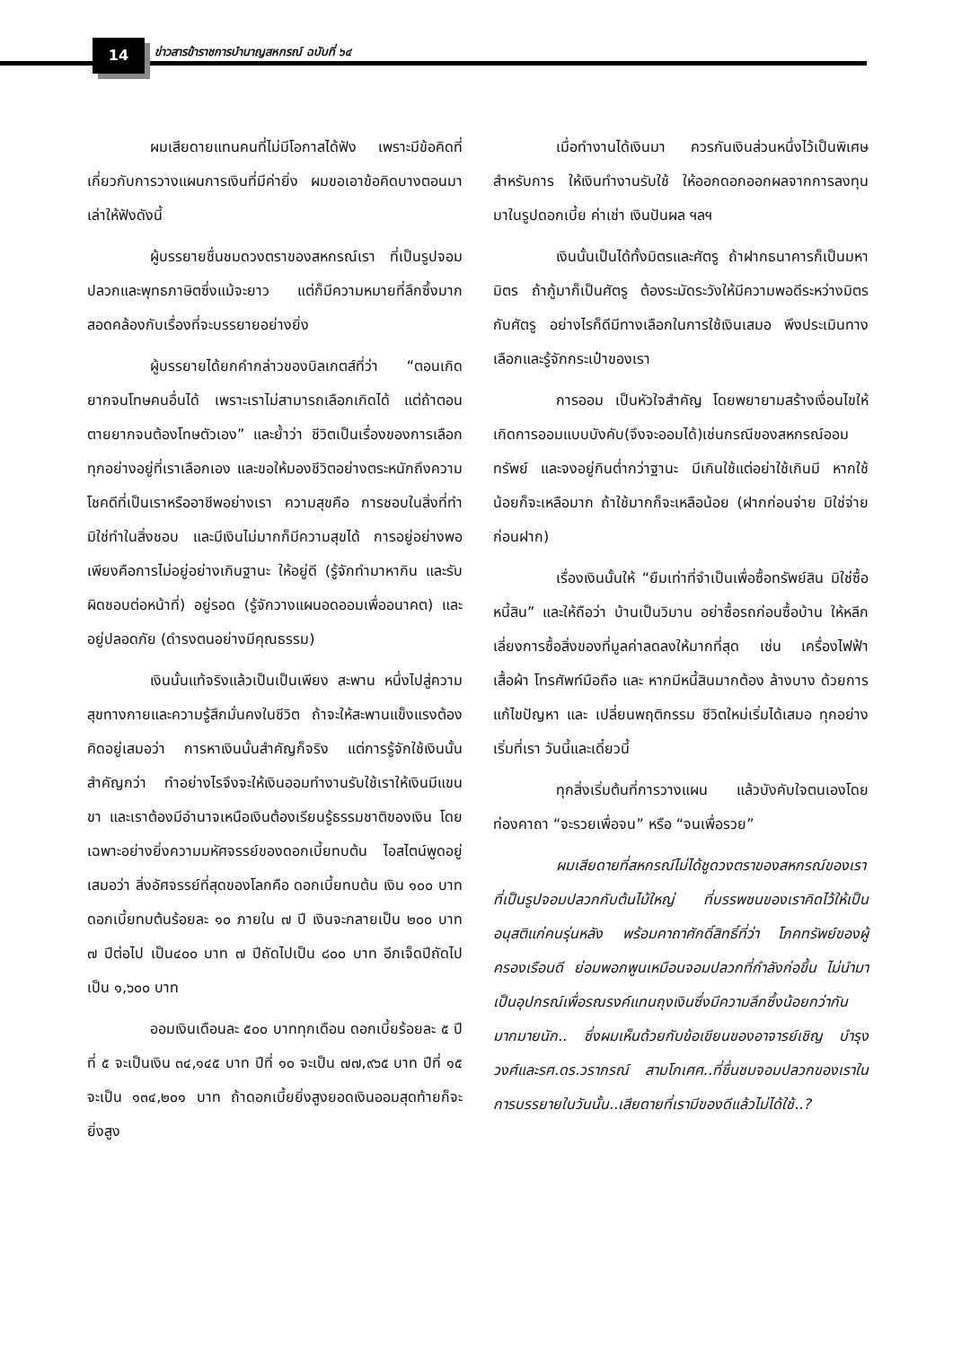14
ข่าวสารข้าราชการบำนาญสหกรณ์ ฉบับที่ ๖๔
ผมเสียดายแทนคนที่ไม่มีโอกาสได้ฟัง เพราะมีข้อคิดที่เกี่ยวกับการวางแผนการเงินที่มีค่ายิ่ง ผมขอเอาข้อคิดบางตอนมาเล่าให้ฟังดังนี้
ผู้บรรยายชื่นชมดวงตราของสหกรณ์เรา ที่เป็นรูปจอมปลวกและพุทธภาษิตซึ่งแม้จะยาว แต่ก็มีความหมายที่ลึกซึ้งมาก สอดคล้องกับเรื่องที่จะบรรยายอย่างยิ่ง
ผู้บรรยายได้ยกคำกล่าวของบิลเกตส์ที่ว่า “ตอนเกิดยากจนโทษคนอื่นได้ เพราะเราไม่สามารถเลือกเกิดได้ แต่ถ้าตอนตายยากจนต้องโทษตัวเอง” และย้ำว่า ชีวิตเป็นเรื่องของการเลือก ทุกอย่างอยู่ที่เราเลือกเอง และขอให้มองชีวิตอย่างตระหนักถึงความโชคดีที่เป็นเราหรืออาชีพอย่างเรา ความสุขคือ การชอบในสิ่งที่ทำมิใช่ทำในสิ่งชอบ และมีเงินไม่มากก็มีความสุขได้ การอยู่อย่างพอเพียงคือการไม่อยู่อย่างเกินฐานะ ให้อยู่ดี (รู้จักทำมาหากิน และรับผิดชอบต่อหน้าที่) อยู่รอด (รู้จักวางแผนอดออมเพื่ออนาคต) และอยู่ปลอดภัย (ดำรงตนอย่างมีคุณธรรม)
เงินนั้นแท้จริงแล้วเป็นเป็นเพียง สะพาน หนึ่งไปสู่ความสุขทางกายและความรู้สึกมั่นคงในชีวิต ถ้าจะให้สะพานแข็งแรงต้องคิดอยู่เสมอว่า การหาเงินนั้นสำคัญก็จริง แต่การรู้จักใช้เงินนั้นสำคัญกว่า ทำอย่างไรจึงจะให้เงินออมทำงานรับใช้เราให้เงินมีแขนขา และเราต้องมีอำนาจเหนือเงินต้องเรียนรู้ธรรมชาติของเงิน โดยเฉพาะอย่างยิ่งความมหัศจรรย์ของดอกเบี้ยทบต้น ไอสไตน์พูดอยู่เสมอว่า สิ่งอัศจรรย์ที่สุดของโลกคือ ดอกเบี้ยทบต้น เงิน ๑๐๐ บาท ดอกเบี้ยทบต้นร้อยละ ๑๐ ภายใน ๗ ปี เงินจะกลายเป็น ๒๐๐ บาท ๗ ปีต่อไป เป็น๔๐๐ บาท ๗ ปีถัดไปเป็น ๘๐๐ บาท อีกเจ็ดปีถัดไปเป็น ๑,๖๐๐ บาท
ออมเงินเดือนละ ๕๐๐ บาททุกเดือน ดอกเบี้ยร้อยละ ๕ ปีที่ ๕ จะเป็นเงิน ๓๔,๑๔๕ บาท ปีที่ ๑๐ จะเป็น ๗๗,๙๖๕ บาท ปีที่ ๑๕ จะเป็น ๑๓๔,๒๐๑ บาท ถ้าดอกเบี้ยยิ่งสูงยอดเงินออมสุดท้ายก็จะยิ่งสูง
เมื่อทำงานได้เงินมา ควรกันเงินส่วนหนึ่งไว้เป็นพิเศษสำหรับการ ให้เงินทำงานรับใช้ ให้ออกดอกออกผลจากการลงทุน มาในรูปดอกเบี้ย ค่าเช่า เงินปันผล ฯลฯ
เงินนั้นเป็นได้ทั้งมิตรและศัตรู ถ้าฝากธนาคารก็เป็นมหามิตร ถ้ากู้มาก็เป็นศัตรู ต้องระมัดระวังให้มีความพอดีระหว่างมิตรกับศัตรู อย่างไรก็ดีมีทางเลือกในการใช้เงินเสมอ พึงประเมินทางเลือกและรู้จักกระเป๋าของเรา
การออม เป็นหัวใจสำคัญ โดยพยายามสร้างเงื่อนไขให้เกิดการออมแบบบังคับ(จึงจะออมได้)เช่นกรณีของสหกรณ์ออมทรัพย์ และจงอยู่กินต่ำกว่าฐานะ มีเกินใช้แต่อย่าใช้เกินมี หากใช้น้อยก็จะเหลือมาก ถ้าใช้มากก็จะเหลือน้อย (ฝากก่อนจ่าย มิใช่จ่ายก่อนฝาก)
เรื่องเงินนั้นให้ “ยืมเท่าที่จำเป็นเพื่อซื้อทรัพย์สิน มิใช่ซื้อหนี้สิน” และให้ถือว่า บ้านเป็นวิมาน อย่าซื้อรถก่อนซื้อบ้าน ให้หลีกเลี่ยงการซื้อสิ่งของที่มูลค่าลดลงให้มากที่สุด เช่น เครื่องไฟฟ้า เสื้อผ้า โทรศัพท์มือถือ และ หากมีหนี้สินมากต้อง ล้างบาง ด้วยการ แก้ไขปัญหา และ เปลี่ยนพฤติกรรม ชีวิตใหม่เริ่มได้เสมอ ทุกอย่างเริ่มที่เรา วันนี้และเดี๋ยวนี้
ทุกสิ่งเริ่มต้นที่การวางแผน แล้วบังคับใจตนเองโดยท่องคาถา “จะรวยเพื่อจน” หรือ “จนเพื่อรวย”
ผมเสียดายที่สหกรณ์ไม่ได้ชูดวงตราของสหกรณ์ของเราที่เป็นรูปจอมปลวกกับต้นไม้ใหญ่ ที่บรรพชนของเราคิดไว้ให้เป็นอนุสติแก่คนรุ่นหลัง พร้อมคาถาศักดิ์สิทธิ์ที่ว่า โภคทรัพย์ของผู้ครองเรือนดี ย่อมพอกพูนเหมือนจอมปลวกที่กำลังก่อขึ้น ไม่นำมาเป็นอุปกรณ์เพื่อรณรงค์แทนถุงเงินซึ่งมีความลึกซึ้งน้อยกว่ากันมากมายนัก.. ซึ่งผมเห็นด้วยกับข้อเขียนของอาจารย์เชิญ บำรุงวงศ์และรศ.ดร.วราภรณ์ สามโกเศศ..ที่ชื่นชมจอมปลวกของเราในการบรรยายในวันนั้น..เสียดายที่เรามีของดีแล้วไม่ได้ใช้..?